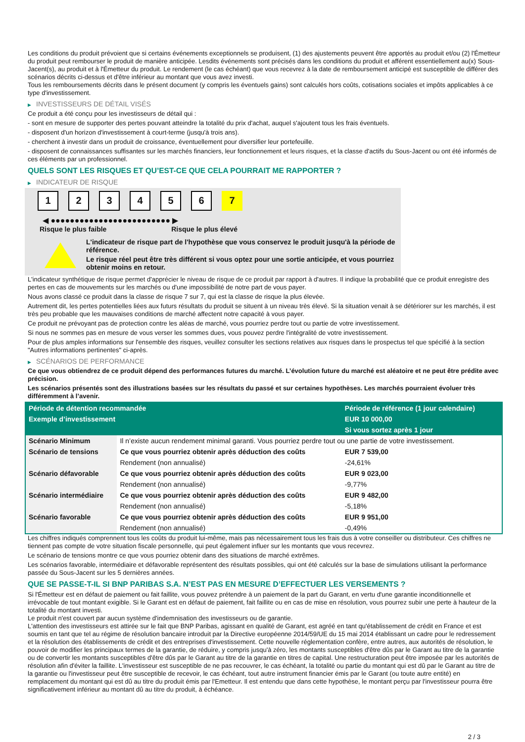Les conditions du produit prévoient que si certains événements exceptionnels se produisent, (1) des ajustements peuvent être apportés au produit et/ou (2) l'Émetteur du produit peut rembourser le produit de manière anticipée. Lesdits événements sont précisés dans les conditions du produit et afférent essentiellement au(x) Sous-Jacent(s), au produit et à l'Émetteur du produit. Le rendement (le cas échéant) que vous recevrez à la date de remboursement anticipé est susceptible de différer des scénarios décrits ci-dessus et d'être inférieur au montant que vous avez investi.
Tous les remboursements décrits dans le présent document (y compris les éventuels gains) sont calculés hors coûts, cotisations sociales et impôts applicables à ce type d'investissement.
▶ INVESTISSEURS DE DÉTAIL VISÉS
Ce produit a été conçu pour les investisseurs de détail qui :
- sont en mesure de supporter des pertes pouvant atteindre la totalité du prix d'achat, auquel s'ajoutent tous les frais éventuels.
- disposent d'un horizon d'investissement à court-terme (jusqu'à trois ans).
- cherchent à investir dans un produit de croissance, éventuellement pour diversifier leur portefeuille.
- disposent de connaissances suffisantes sur les marchés financiers, leur fonctionnement et leurs risques, et la classe d'actifs du Sous-Jacent ou ont été informés de ces éléments par un professionnel.
QUELS SONT LES RISQUES ET QU’EST-CE QUE CELA POURRAIT ME RAPPORTER ?
▶ INDICATEUR DE RISQUE
1 2 3 4 5 6 7
◀ ●●●●●●●●●●●●●●●●●●●●●●●●● ▶
Risque le plus faible Risque le plus élevé
L'indicateur de risque part de l'hypothèse que vous conservez le produit jusqu'à la période de référence.
Le risque réel peut être très différent si vous optez pour une sortie anticipée, et vous pourriez obtenir moins en retour.
L'indicateur synthétique de risque permet d'apprécier le niveau de risque de ce produit par rapport à d'autres. Il indique la probabilité que ce produit enregistre des pertes en cas de mouvements sur les marchés ou d'une impossibilité de notre part de vous payer.
Nous avons classé ce produit dans la classe de risque 7 sur 7, qui est la classe de risque la plus élevée.
Autrement dit, les pertes potentielles liées aux futurs résultats du produit se situent à un niveau très élevé. Si la situation venait à se détériorer sur les marchés, il est très peu probable que les mauvaises conditions de marché affectent notre capacité à vous payer.
Ce produit ne prévoyant pas de protection contre les aléas de marché, vous pourriez perdre tout ou partie de votre investissement.
Si nous ne sommes pas en mesure de vous verser les sommes dues, vous pouvez perdre l'intégralité de votre investissement.
Pour de plus amples informations sur l'ensemble des risques, veuillez consulter les sections relatives aux risques dans le prospectus tel que spécifié à la section "Autres informations pertinentes" ci-après.
▶ SCÉNARIOS DE PERFORMANCE
Ce que vous obtiendrez de ce produit dépend des performances futures du marché. L’évolution future du marché est aléatoire et ne peut être prédite avec précision.
Les scénarios présentés sont des illustrations basées sur les résultats du passé et sur certaines hypothèses. Les marchés pourraient évoluer très différemment à l’avenir.
| Période de détention recommandée | | Période de référence (1 jour calendaire) |
| --- | --- | --- |
| Exemple d’investissement | | EUR 10 000,00 |
| | | Si vous sortez après 1 jour |
| Scénario Minimum | Il n’existe aucun rendement minimal garanti. Vous pourriez perdre tout ou une partie de votre investissement. | |
| Scénario de tensions | Ce que vous pourriez obtenir après déduction des coûts | EUR 7 539,00 |
| | Rendement (non annualisé) | -24,61% |
| Scénario défavorable | Ce que vous pourriez obtenir après déduction des coûts | EUR 9 023,00 |
| | Rendement (non annualisé) | -9,77% |
| Scénario intermédiaire | Ce que vous pourriez obtenir après déduction des coûts | EUR 9 482,00 |
| | Rendement (non annualisé) | -5,18% |
| Scénario favorable | Ce que vous pourriez obtenir après déduction des coûts | EUR 9 951,00 |
| | Rendement (non annualisé) | -0,49% |
Les chiffres indiqués comprennent tous les coûts du produit lui-même, mais pas nécessairement tous les frais dus à votre conseiller ou distributeur. Ces chiffres ne tiennent pas compte de votre situation fiscale personnelle, qui peut également influer sur les montants que vous recevrez.
Le scénario de tensions montre ce que vous pourriez obtenir dans des situations de marché extrêmes.
Les scénarios favorable, intermédiaire et défavorable représentent des résultats possibles, qui ont été calculés sur la base de simulations utilisant la performance passée du Sous-Jacent sur les 5 dernières années.
QUE SE PASSE-T-IL SI BNP PARIBAS S.A. N’EST PAS EN MESURE D’EFFECTUER LES VERSEMENTS ?
Si l'Émetteur est en défaut de paiement ou fait faillite, vous pouvez prétendre à un paiement de la part du Garant, en vertu d'une garantie inconditionnelle et irrévocable de tout montant exigible. Si le Garant est en défaut de paiement, fait faillite ou en cas de mise en résolution, vous pourrez subir une perte à hauteur de la totalité du montant investi.
Le produit n'est couvert par aucun système d'indemnisation des investisseurs ou de garantie.
L'attention des investisseurs est attirée sur le fait que BNP Paribas, agissant en qualité de Garant, est agréé en tant qu'établissement de crédit en France et est soumis en tant que tel au régime de résolution bancaire introduit par la Directive européenne 2014/59/UE du 15 mai 2014 établissant un cadre pour le redressement et la résolution des établissements de crédit et des entreprises d'investissement. Cette nouvelle réglementation confère, entre autres, aux autorités de résolution, le pouvoir de modifier les principaux termes de la garantie, de réduire, y compris jusqu'à zéro, les montants susceptibles d'être dûs par le Garant au titre de la garantie ou de convertir les montants susceptibles d'être dûs par le Garant au titre de la garantie en titres de capital. Une restructuration peut être imposée par les autorités de résolution afin d'éviter la faillite. L'investisseur est susceptible de ne pas recouvrer, le cas échéant, la totalité ou partie du montant qui est dû par le Garant au titre de la garantie ou l'investisseur peut être susceptible de recevoir, le cas échéant, tout autre instrument financier émis par le Garant (ou toute autre entité) en remplacement du montant qui est dû au titre du produit émis par l'Emetteur. Il est entendu que dans cette hypothèse, le montant perçu par l'investisseur pourra être significativement inférieur au montant dû au titre du produit, à échéance.
2 / 3